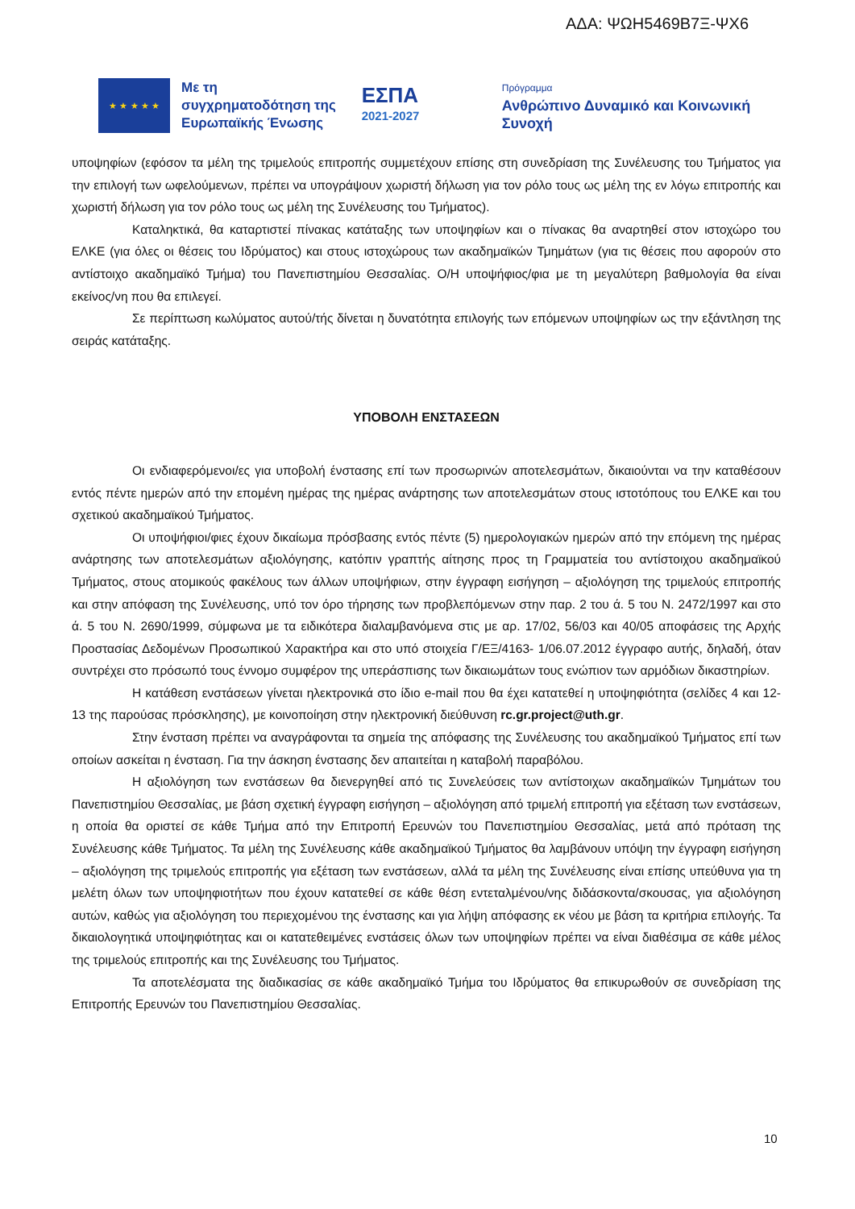ΑΔΑ: ΨΩΗ5469Β7Ξ-ΨΧ6
★ ★ ★ ★ ★
Με τη συγχρηματοδότηση της Ευρωπαϊκής Ένωσης
ΕΣΠΑ
2021-2027
Πρόγραμμα
Ανθρώπινο Δυναμικό και Κοινωνική Συνοχή
υποψηφίων (εφόσον τα μέλη της τριμελούς επιτροπής συμμετέχουν επίσης στη συνεδρίαση της Συνέλευσης του Τμήματος για την επιλογή των ωφελούμενων, πρέπει να υπογράψουν χωριστή δήλωση για τον ρόλο τους ως μέλη της εν λόγω επιτροπής και χωριστή δήλωση για τον ρόλο τους ως μέλη της Συνέλευσης του Τμήματος).
Καταληκτικά, θα καταρτιστεί πίνακας κατάταξης των υποψηφίων και ο πίνακας θα αναρτηθεί στον ιστοχώρο του ΕΛΚΕ (για όλες οι θέσεις του Ιδρύματος) και στους ιστοχώρους των ακαδημαϊκών Τμημάτων (για τις θέσεις που αφορούν στο αντίστοιχο ακαδημαϊκό Τμήμα) του Πανεπιστημίου Θεσσαλίας. Ο/Η υποψήφιος/φια με τη μεγαλύτερη βαθμολογία θα είναι εκείνος/νη που θα επιλεγεί.
Σε περίπτωση κωλύματος αυτού/τής δίνεται η δυνατότητα επιλογής των επόμενων υποψηφίων ως την εξάντληση της σειράς κατάταξης.
ΥΠΟΒΟΛΗ ΕΝΣΤΑΣΕΩΝ
Οι ενδιαφερόμενοι/ες για υποβολή ένστασης επί των προσωρινών αποτελεσμάτων, δικαιούνται να την καταθέσουν εντός πέντε ημερών από την επομένη ημέρας της ημέρας ανάρτησης των αποτελεσμάτων στους ιστοτόπους του ΕΛΚΕ και του σχετικού ακαδημαϊκού Τμήματος.
Οι υποψήφιοι/φιες έχουν δικαίωμα πρόσβασης εντός πέντε (5) ημερολογιακών ημερών από την επόμενη της ημέρας ανάρτησης των αποτελεσμάτων αξιολόγησης, κατόπιν γραπτής αίτησης προς τη Γραμματεία του αντίστοιχου ακαδημαϊκού Τμήματος, στους ατομικούς φακέλους των άλλων υποψήφιων, στην έγγραφη εισήγηση – αξιολόγηση της τριμελούς επιτροπής και στην απόφαση της Συνέλευσης, υπό τον όρο τήρησης των προβλεπόμενων στην παρ. 2 του ά. 5 του Ν. 2472/1997 και στο ά. 5 του Ν. 2690/1999, σύμφωνα με τα ειδικότερα διαλαμβανόμενα στις με αρ. 17/02, 56/03 και 40/05 αποφάσεις της Αρχής Προστασίας Δεδομένων Προσωπικού Χαρακτήρα και στο υπό στοιχεία Γ/ΕΞ/4163- 1/06.07.2012 έγγραφο αυτής, δηλαδή, όταν συντρέχει στο πρόσωπό τους έννομο συμφέρον της υπεράσπισης των δικαιωμάτων τους ενώπιον των αρμόδιων δικαστηρίων.
Η κατάθεση ενστάσεων γίνεται ηλεκτρονικά στο ίδιο e-mail που θα έχει κατατεθεί η υποψηφιότητα (σελίδες 4 και 12-13 της παρούσας πρόσκλησης), με κοινοποίηση στην ηλεκτρονική διεύθυνση rc.gr.project@uth.gr.
Στην ένσταση πρέπει να αναγράφονται τα σημεία της απόφασης της Συνέλευσης του ακαδημαϊκού Τμήματος επί των οποίων ασκείται η ένσταση. Για την άσκηση ένστασης δεν απαιτείται η καταβολή παραβόλου.
Η αξιολόγηση των ενστάσεων θα διενεργηθεί από τις Συνελεύσεις των αντίστοιχων ακαδημαϊκών Τμημάτων του Πανεπιστημίου Θεσσαλίας, με βάση σχετική έγγραφη εισήγηση – αξιολόγηση από τριμελή επιτροπή για εξέταση των ενστάσεων, η οποία θα οριστεί σε κάθε Τμήμα από την Επιτροπή Ερευνών του Πανεπιστημίου Θεσσαλίας, μετά από πρόταση της Συνέλευσης κάθε Τμήματος. Τα μέλη της Συνέλευσης κάθε ακαδημαϊκού Τμήματος θα λαμβάνουν υπόψη την έγγραφη εισήγηση – αξιολόγηση της τριμελούς επιτροπής για εξέταση των ενστάσεων, αλλά τα μέλη της Συνέλευσης είναι επίσης υπεύθυνα για τη μελέτη όλων των υποψηφιοτήτων που έχουν κατατεθεί σε κάθε θέση εντεταλμένου/νης διδάσκοντα/σκουσας, για αξιολόγηση αυτών, καθώς για αξιολόγηση του περιεχομένου της ένστασης και για λήψη απόφασης εκ νέου με βάση τα κριτήρια επιλογής. Τα δικαιολογητικά υποψηφιότητας και οι κατατεθειμένες ενστάσεις όλων των υποψηφίων πρέπει να είναι διαθέσιμα σε κάθε μέλος της τριμελούς επιτροπής και της Συνέλευσης του Τμήματος.
Τα αποτελέσματα της διαδικασίας σε κάθε ακαδημαϊκό Τμήμα του Ιδρύματος θα επικυρωθούν σε συνεδρίαση της Επιτροπής Ερευνών του Πανεπιστημίου Θεσσαλίας.
10